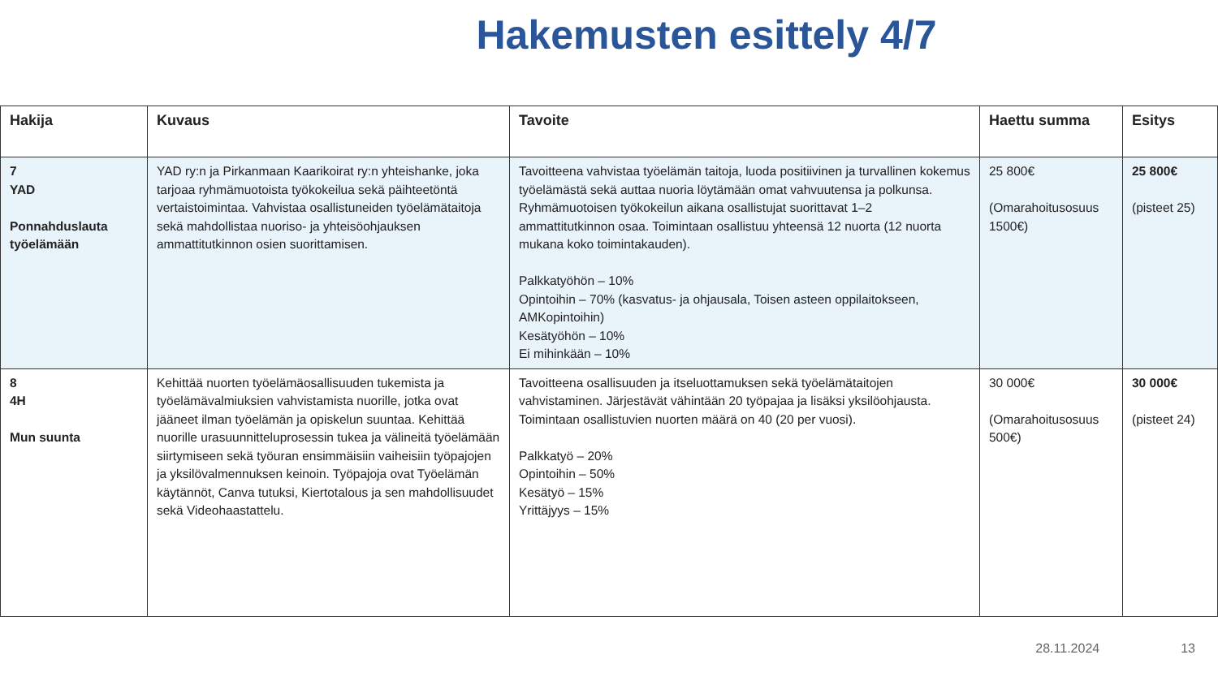Hakemusten esittely 4/7
| Hakija | Kuvaus | Tavoite | Haettu summa | Esitys |
| --- | --- | --- | --- | --- |
| 7 YAD Ponnahduslauta työelämään | YAD ry:n ja Pirkanmaan Kaarikoirat ry:n yhteishanke, joka tarjoaa ryhmämuotoista työkokeilua sekä päihteetöntä vertaistoimintaa. Vahvistaa osallistuneiden työelämätaitoja sekä mahdollistaa nuoriso- ja yhteisöohjauksen ammattitutkinnon osien suorittamisen. | Tavoitteena vahvistaa työelämän taitoja, luoda positiivinen ja turvallinen kokemus työelämästä sekä auttaa nuoria löytämään omat vahvuutensa ja polkunsa. Ryhmämuotoisen työkokeilun aikana osallistujat suorittavat 1–2 ammattitutkinnon osaa. Toimintaan osallistuu yhteensä 12 nuorta (12 nuorta mukana koko toimintakauden). Palkkatyöhön – 10% Opintoihin – 70% (kasvatus- ja ohjausala, Toisen asteen oppilaitokseen, AMKopintoihin) Kesätyöhön – 10% Ei mihinkään – 10% | 25 800€ (Omarahoitusosuus 1500€) | 25 800€ (pisteet 25) |
| 8 4H Mun suunta | Kehittää nuorten työelämäosallisuuden tukemista ja työelämävalmiuksien vahvistamista nuorille, jotka ovat jääneet ilman työelämän ja opiskelun suuntaa. Kehittää nuorille urasuunnitteluprosessin tukea ja välineitä työelämään siirtymiseen sekä työuran ensimmäisiin vaiheisiin työpajojen ja yksilövalmennuksen keinoin. Työpajoja ovat Työelämän käytännöt, Canva tutuksi, Kiertotalous ja sen mahdollisuudet sekä Videohaastattelu. | Tavoitteena osallisuuden ja itseluottamuksen sekä työelämätaitojen vahvistaminen. Järjestävät vähintään 20 työpajaa ja lisäksi yksilöohjausta. Toimintaan osallistuvien nuorten määrä on 40 (20 per vuosi). Palkkatyö – 20% Opintoihin – 50% Kesätyö – 15% Yrittäjyys – 15% | 30 000€ (Omarahoitusosuus 500€) | 30 000€ (pisteet 24) |
28.11.2024 13